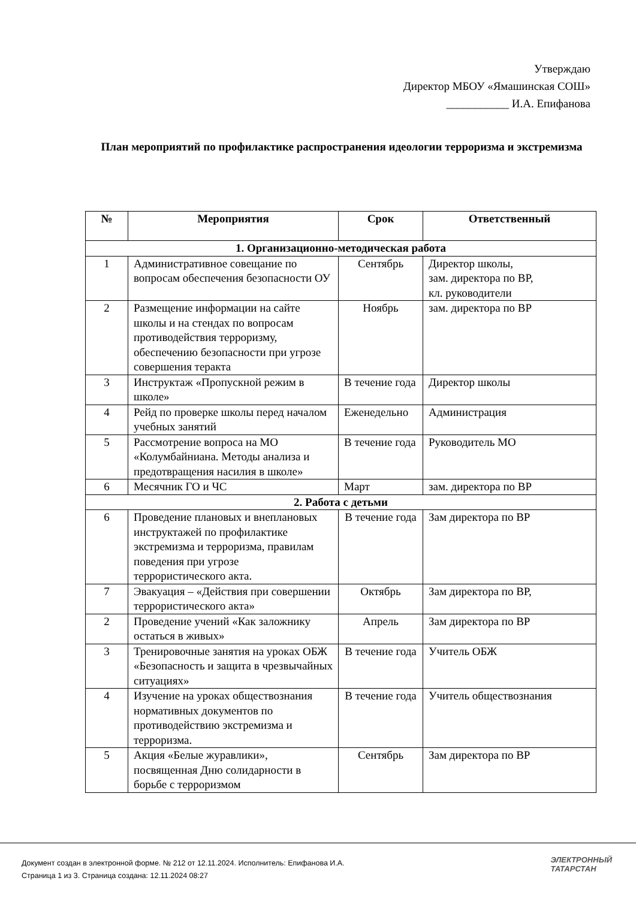Утверждаю
Директор МБОУ «Ямашинская СОШ»
___________ И.А. Епифанова
План мероприятий по профилактике распространения идеологии терроризма и экстремизма
| № | Мероприятия | Срок | Ответственный |
| --- | --- | --- | --- |
| 1. Организационно-методическая работа | | | |
| 1 | Административное совещание по вопросам обеспечения безопасности ОУ | Сентябрь | Директор школы, зам. директора по ВР, кл. руководители |
| 2 | Размещение информации на сайте школы и на стендах по вопросам противодействия терроризму, обеспечению безопасности при угрозе совершения теракта | Ноябрь | зам. директора по ВР |
| 3 | Инструктаж «Пропускной режим в школе» | В течение года | Директор школы |
| 4 | Рейд по проверке школы перед началом учебных занятий | Еженедельно | Администрация |
| 5 | Рассмотрение вопроса на МО «Колумбайниана. Методы анализа и предотвращения насилия в школе» | В течение года | Руководитель МО |
| 6 | Месячник ГО и ЧС | Март | зам. директора по ВР |
| 2. Работа с детьми | | | |
| 6 | Проведение плановых и внеплановых инструктажей по профилактике экстремизма и терроризма, правилам поведения при угрозе террористического акта. | В течение года | Зам директора по ВР |
| 7 | Эвакуация – «Действия при совершении террористического акта» | Октябрь | Зам директора по ВР, |
| 2 | Проведение учений «Как заложнику остаться в живых» | Апрель | Зам директора по ВР |
| 3 | Тренировочные занятия на уроках ОБЖ «Безопасность и защита в чрезвычайных ситуациях» | В течение года | Учитель ОБЖ |
| 4 | Изучение на уроках обществознания нормативных документов по противодействию экстремизма и терроризма. | В течение года | Учитель обществознания |
| 5 | Акция «Белые журавлики», посвященная Дню солидарности в борьбе с терроризмом | Сентябрь | Зам директора по ВР |
Документ создан в электронной форме. № 212 от 12.11.2024. Исполнитель: Епифанова И.А.
Страница 1 из 3. Страница создана: 12.11.2024 08:27
ЭЛЕКТРОННЫЙ
ТАТАРСТАН